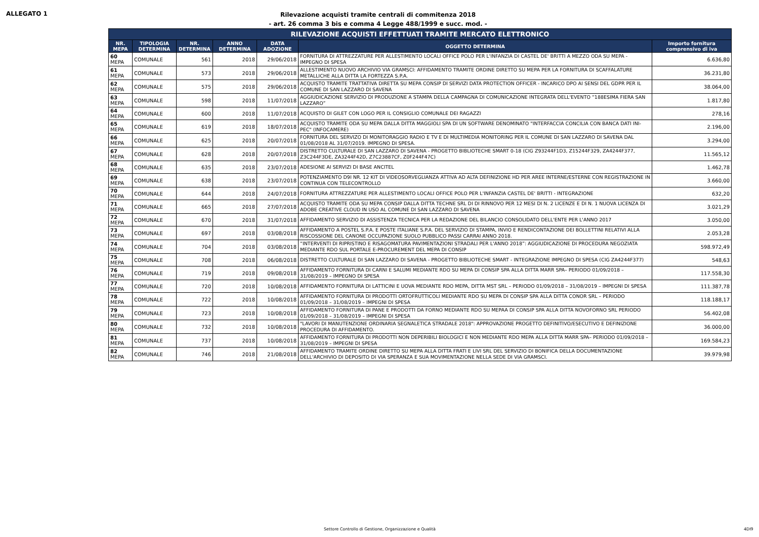ALLEGATO 1
Rilevazione acquisti tramite centrali di commitenza 2018
- art. 26 comma 3 bis e comma 4 Legge 488/1999 e succ. mod. -
| RILEVAZIONE ACQUISTI EFFETTUATI TRAMITE MERCATO ELETTRONICO | | | | | | |
| --- | --- | --- | --- | --- | --- | --- |
| NR. MEPA | TIPOLOGIA DETERMINA | NR. DETERMINA | ANNO DETERMINA | DATA ADOZIONE | OGGETTO DETERMINA | Importo fornitura comprensivo di iva |
| 60 MEPA | COMUNALE | 561 | 2018 | 29/06/2018 | FORNITURA DI ATTREZZATURE PER ALLESTIMENTO LOCALI OFFICE POLO PER L'INFANZIA DI CASTEL DE' BRITTI A MEZZO ODA SU MEPA - IMPEGNO DI SPESA | 6.636,80 |
| 61 MEPA | COMUNALE | 573 | 2018 | 29/06/2018 | ALLESTIMENTO NUOVO ARCHIVIO VIA GRAMSCI: AFFIDAMENTO TRAMITE ORDINE DIRETTO SU MEPA PER LA FORNITURA DI SCAFFALATURE METALLICHE ALLA DITTA LA FORTEZZA S.P.A. | 36.231,80 |
| 62 MEPA | COMUNALE | 575 | 2018 | 29/06/2018 | ACQUISTO TRAMITE TRATTATIVA DIRETTA SU MEPA CONSIP DI SERVIZI DATA PROTECTION OFFICER - INCARICO DPO AI SENSI DEL GDPR PER IL COMUNE DI SAN LAZZARO DI SAVENA | 38.064,00 |
| 63 MEPA | COMUNALE | 598 | 2018 | 11/07/2018 | AGGIUDICAZIONE SERVIZIO DI PRODUZIONE A STAMPA DELLA CAMPAGNA DI COMUNICAZIONE INTEGRATA DELL'EVENTO “188ESIMA FIERA SAN LAZZARO” | 1.817,80 |
| 64 MEPA | COMUNALE | 600 | 2018 | 11/07/2018 | ACQUISTO DI GILET CON LOGO PER IL CONSIGLIO COMUNALE DEI RAGAZZI | 278,16 |
| 65 MEPA | COMUNALE | 619 | 2018 | 18/07/2018 | ACQUISTO TRAMITE ODA SU MEPA DALLA DITTA MAGGIOLI SPA DI UN SOFTWARE DENOMINATO "INTERFACCIA CONCILIA CON BANCA DATI INI-PEC" (INFOCAMERE) | 2.196,00 |
| 66 MEPA | COMUNALE | 625 | 2018 | 20/07/2018 | FORNITURA DEL SERVIZO DI MONITORAGGIO RADIO E TV E DI MULTIMEDIA MONITORING PER IL COMUNE DI SAN LAZZARO DI SAVENA DAL 01/08/2018 AL 31/07/2019. IMPEGNO DI SPESA. | 3.294,00 |
| 67 MEPA | COMUNALE | 628 | 2018 | 20/07/2018 | DISTRETTO CULTURALE DI SAN LAZZARO DI SAVENA - PROGETTO BIBLIOTECHE SMART 0-18 (CIG Z93244F1D3, Z15244F329, ZA4244F377, Z3C244F3DE, ZA3244F42D, Z7C23887CF, Z0F244F47C) | 11.565,12 |
| 68 MEPA | COMUNALE | 635 | 2018 | 23/07/2018 | ADESIONE AI SERVIZI DI BASE ANCITEL | 1.462,78 |
| 69 MEPA | COMUNALE | 638 | 2018 | 23/07/2018 | POTENZIAMENTO D9I NR. 12 KIT DI VIDEOSORVEGLIANZA ATTIVA AD ALTA DEFINIZIONE HD PER AREE INTERNE/ESTERNE CON REGISTRAZIONE IN CONTINUA CON TELECONTROLLO | 3.660,00 |
| 70 MEPA | COMUNALE | 644 | 2018 | 24/07/2018 | FORNITURA ATTREZZATURE PER ALLESTIMENTO LOCALI OFFICE POLO PER L'INFANZIA CASTEL DE' BRITTI - INTEGRAZIONE | 632,20 |
| 71 MEPA | COMUNALE | 665 | 2018 | 27/07/2018 | ACQUISTO TRAMITE ODA SU MEPA CONSIP DALLA DITTA TECHNE SRL DI DI RINNOVO PER 12 MESI DI N. 2 LICENZE E DI N. 1 NUOVA LICENZA DI ADOBE CREATIVE CLOUD IN USO AL COMUNE DI SAN LAZZARO DI SAVENA | 3.021,29 |
| 72 MEPA | COMUNALE | 670 | 2018 | 31/07/2018 | AFFIDAMENTO SERVIZIO DI ASSISTENZA TECNICA PER LA REDAZIONE DEL BILANCIO CONSOLIDATO DELL'ENTE PER L'ANNO 2017 | 3.050,00 |
| 73 MEPA | COMUNALE | 697 | 2018 | 03/08/2018 | AFFIDAMENTO A POSTEL S.P.A. E POSTE ITALIANE S.P.A. DEL SERVIZIO DI STAMPA, INVIO E RENDICONTAZIONE DEI BOLLETTINI RELATIVI ALLA RISCOSSIONE DEL CANONE OCCUPAZIONE SUOLO PUBBLICO PASSI CARRAI ANNO 2018. | 2.053,28 |
| 74 MEPA | COMUNALE | 704 | 2018 | 03/08/2018 | “INTERVENTI DI RIPRISTINO E RISAGOMATURA PAVIMENTAZIONI STRADALI PER L'ANNO 2018”: AGGIUDICAZIONE DI PROCEDURA NEGOZIATA MEDIANTE RDO SUL PORTALE E-PROCUREMENT DEL MEPA DI CONSIP | 598.972,49 |
| 75 MEPA | COMUNALE | 708 | 2018 | 06/08/2018 | DISTRETTO CULTURALE DI SAN LAZZARO DI SAVENA - PROGETTO BIBLIOTECHE SMART - INTEGRAZIONE IMPEGNO DI SPESA (CIG ZA4244F377) | 548,63 |
| 76 MEPA | COMUNALE | 719 | 2018 | 09/08/2018 | AFFIDAMENTO FORNITURA DI CARNI E SALUMI MEDIANTE RDO SU MEPA DI CONSIP SPA ALLA DITTA MARR SPA– PERIODO 01/09/2018 – 31/08/2019 – IMPEGNO DI SPESA | 117.558,30 |
| 77 MEPA | COMUNALE | 720 | 2018 | 10/08/2018 | AFFIDAMENTO FORNITURA DI LATTICINI E UOVA MEDIANTE RDO MEPA, DITTA MST SRL – PERIODO 01/09/2018 – 31/08/2019 – IMPEGNI DI SPESA | 111.387,78 |
| 78 MEPA | COMUNALE | 722 | 2018 | 10/08/2018 | AFFIDAMENTO FORNITURA DI PRODOTTI ORTOFRUTTICOLI MEDIANTE RDO SU MEPA DI CONSIP SPA ALLA DITTA CONOR SRL – PERIODO 01/09/2018 – 31/08/2019 – IMPEGNI DI SPESA | 118.188,17 |
| 79 MEPA | COMUNALE | 723 | 2018 | 10/08/2018 | AFFIDAMENTO FORNITURA DI PANE E PRODOTTI DA FORNO MEDIANTE RDO SU MEPAA DI CONSIP SPA ALLA DITTA NOVOFORNO SRL PERIODO 01/09/2018 – 31/08/2019 – IMPEGNI DI SPESA | 56.402,08 |
| 80 MEPA | COMUNALE | 732 | 2018 | 10/08/2018 | "LAVORI DI MANUTENZIONE ORDINARIA SEGNALETICA STRADALE 2018": APPROVAZIONE PROGETTO DEFINITIVO/ESECUTIVO E DEFINIZIONE PROCEDURA DI AFFIDAMENTO. | 36.000,00 |
| 81 MEPA | COMUNALE | 737 | 2018 | 10/08/2018 | AFFIDAMENTO FORNITURA DI PRODOTTI NON DEPERIBILI BIOLOGICI E NON MEDIANTE RDO MEPA ALLA DITTA MARR SPA– PERIODO 01/09/2018 – 31/08/2019 – IMPEGNI DI SPESA | 169.584,23 |
| 82 MEPA | COMUNALE | 746 | 2018 | 21/08/2018 | AFFIDAMENTO TRAMITE ORDINE DIRETTO SU MEPA ALLA DITTA FRATI E LIVI SRL DEL SERVIZIO DI BONIFICA DELLA DOCUMENTAZIONE DELL'ARCHIVIO DI DEPOSITO DI VIA SPERANZA E SUA MOVIMENTAZIONE NELLA SEDE DI VIA GRAMSCI. | 39.979,98 |
Settore Controllo di Gestione, Organizzazione e Qualità 4DI9